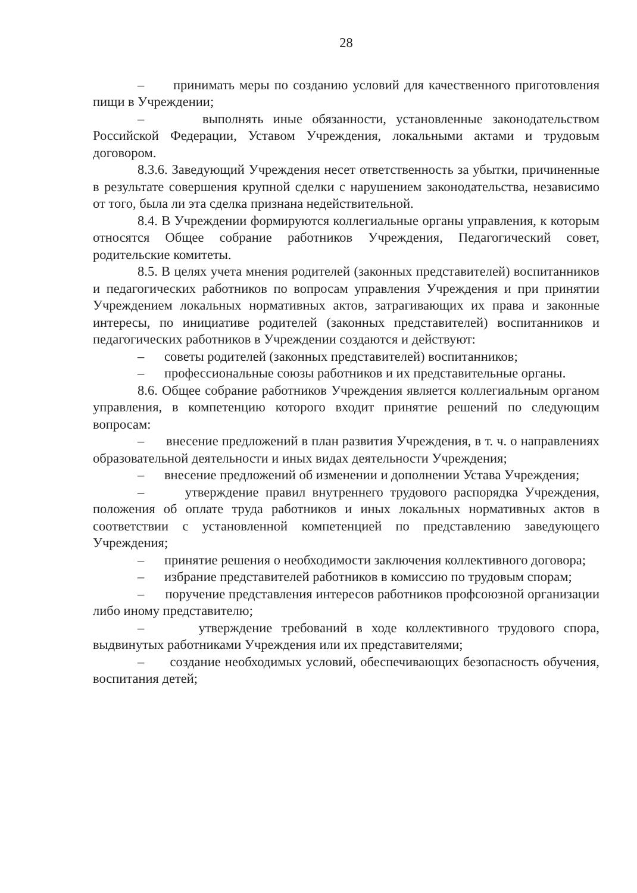28
– принимать меры по созданию условий для качественного приготовления пищи в Учреждении;
– выполнять иные обязанности, установленные законодательством Российской Федерации, Уставом Учреждения, локальными актами и трудовым договором.
8.3.6. Заведующий Учреждения несет ответственность за убытки, причиненные в результате совершения крупной сделки с нарушением законодательства, независимо от того, была ли эта сделка признана недействительной.
8.4. В Учреждении формируются коллегиальные органы управления, к которым относятся Общее собрание работников Учреждения, Педагогический совет, родительские комитеты.
8.5. В целях учета мнения родителей (законных представителей) воспитанников и педагогических работников по вопросам управления Учреждения и при принятии Учреждением локальных нормативных актов, затрагивающих их права и законные интересы, по инициативе родителей (законных представителей) воспитанников и педагогических работников в Учреждении создаются и действуют:
– советы родителей (законных представителей) воспитанников;
– профессиональные союзы работников и их представительные органы.
8.6. Общее собрание работников Учреждения является коллегиальным органом управления, в компетенцию которого входит принятие решений по следующим вопросам:
– внесение предложений в план развития Учреждения, в т. ч. о направлениях образовательной деятельности и иных видах деятельности Учреждения;
– внесение предложений об изменении и дополнении Устава Учреждения;
– утверждение правил внутреннего трудового распорядка Учреждения, положения об оплате труда работников и иных локальных нормативных актов в соответствии с установленной компетенцией по представлению заведующего Учреждения;
– принятие решения о необходимости заключения коллективного договора;
– избрание представителей работников в комиссию по трудовым спорам;
– поручение представления интересов работников профсоюзной организации либо иному представителю;
– утверждение требований в ходе коллективного трудового спора, выдвинутых работниками Учреждения или их представителями;
– создание необходимых условий, обеспечивающих безопасность обучения, воспитания детей;